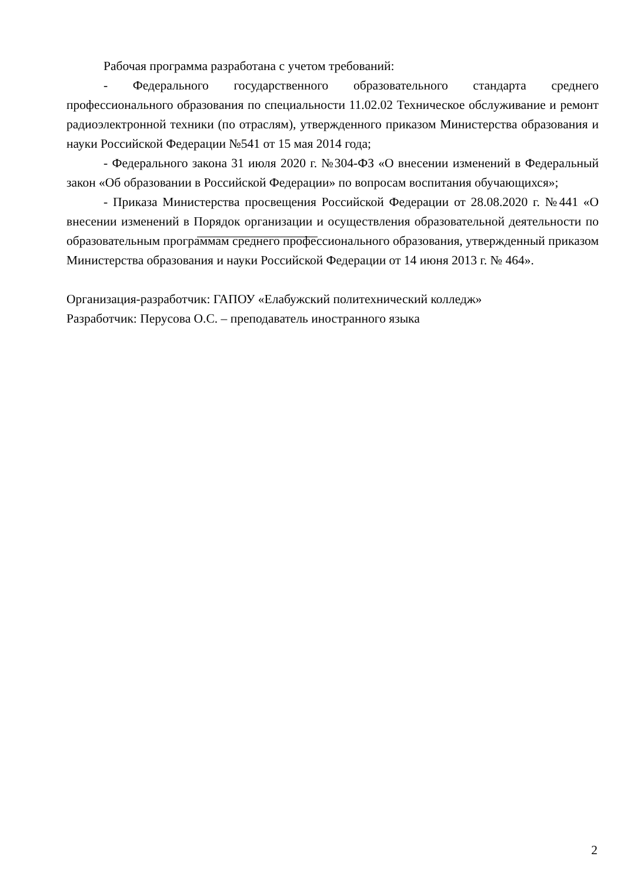Рабочая программа разработана с учетом требований:
- Федерального государственного образовательного стандарта среднего профессионального образования по специальности 11.02.02 Техническое обслуживание и ремонт радиоэлектронной техники (по отраслям), утвержденного приказом Министерства образования и науки Российской Федерации №541 от 15 мая 2014 года;
- Федерального закона 31 июля 2020 г. №304-ФЗ «О внесении изменений в Федеральный закон «Об образовании в Российской Федерации» по вопросам воспитания обучающихся»;
- Приказа Министерства просвещения Российской Федерации от 28.08.2020 г. №441 «О внесении изменений в Порядок организации и осуществления образовательной деятельности по образовательным программам среднего профессионального образования, утвержденный приказом Министерства образования и науки Российской Федерации от 14 июня 2013 г. № 464».
Организация-разработчик: ГАПОУ «Елабужский политехнический колледж»
Разработчик: Перусова О.С. – преподаватель иностранного языка
2